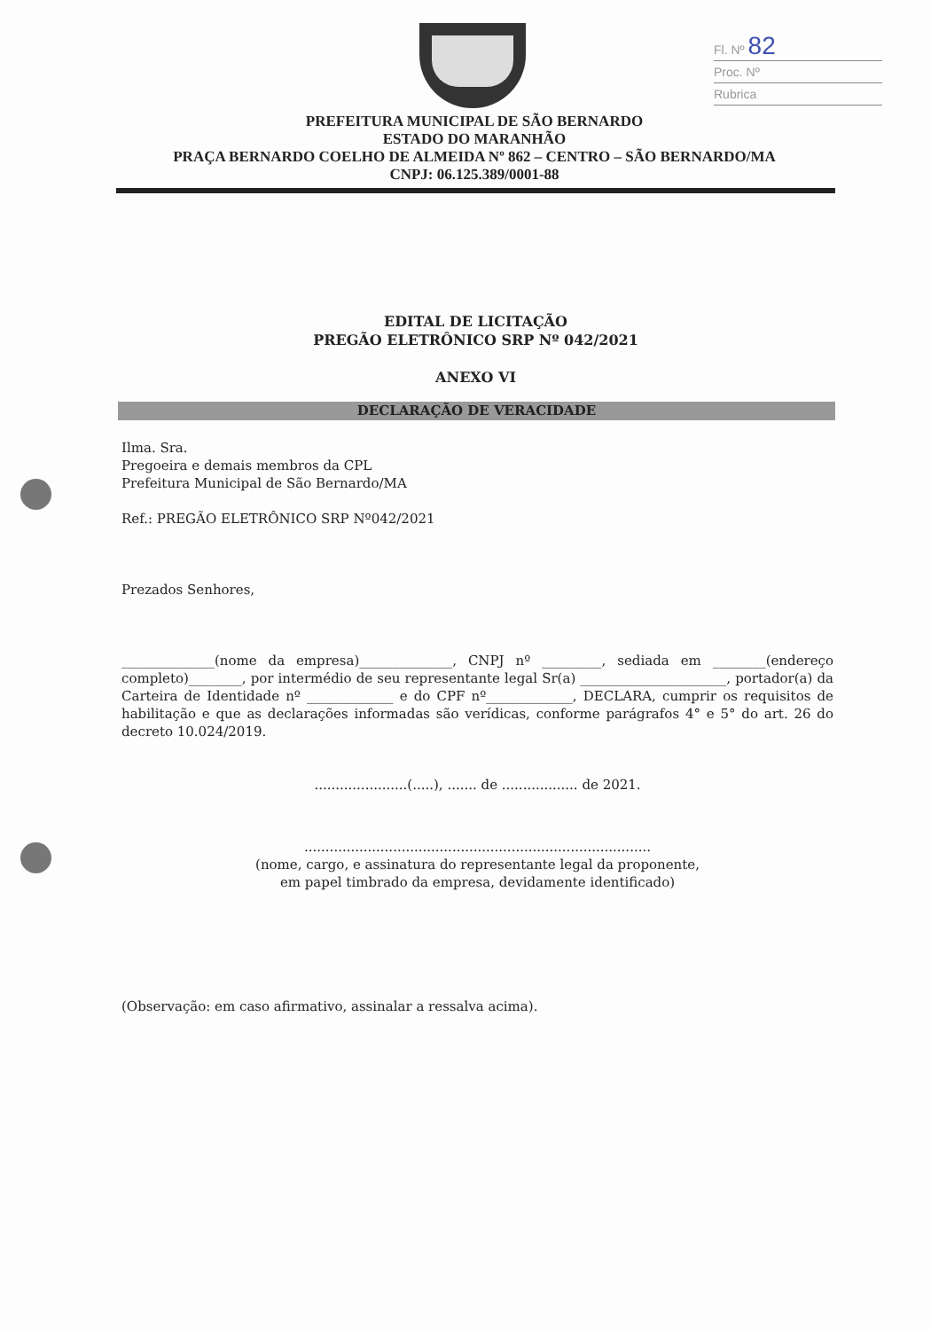Fl. Nº 82
Proc. Nº
Rubrica
PREFEITURA MUNICIPAL DE SÃO BERNARDO
ESTADO DO MARANHÃO
PRAÇA BERNARDO COELHO DE ALMEIDA Nº 862 – CENTRO – SÃO BERNARDO/MA
CNPJ: 06.125.389/0001-88
EDITAL DE LICITAÇÃO
PREGÃO ELETRÔNICO SRP Nº 042/2021
ANEXO VI
DECLARAÇÃO DE VERACIDADE
Ilma. Sra.
Pregoeira e demais membros da CPL
Prefeitura Municipal de São Bernardo/MA
Ref.: PREGÃO ELETRÔNICO SRP Nº042/2021
Prezados Senhores,
______________(nome da empresa)______________, CNPJ nº _________, sediada em ________(endereço completo)________, por intermédio de seu representante legal Sr(a) ______________________, portador(a) da Carteira de Identidade nº _____________ e do CPF nº_____________, DECLARA, cumprir os requisitos de habilitação e que as declarações informadas são verídicas, conforme parágrafos 4° e 5° do art. 26 do decreto 10.024/2019.
......................(.....), ....... de .................. de 2021.
..................................................................................
(nome, cargo, e assinatura do representante legal da proponente,
em papel timbrado da empresa, devidamente identificado)
(Observação: em caso afirmativo, assinalar a ressalva acima).